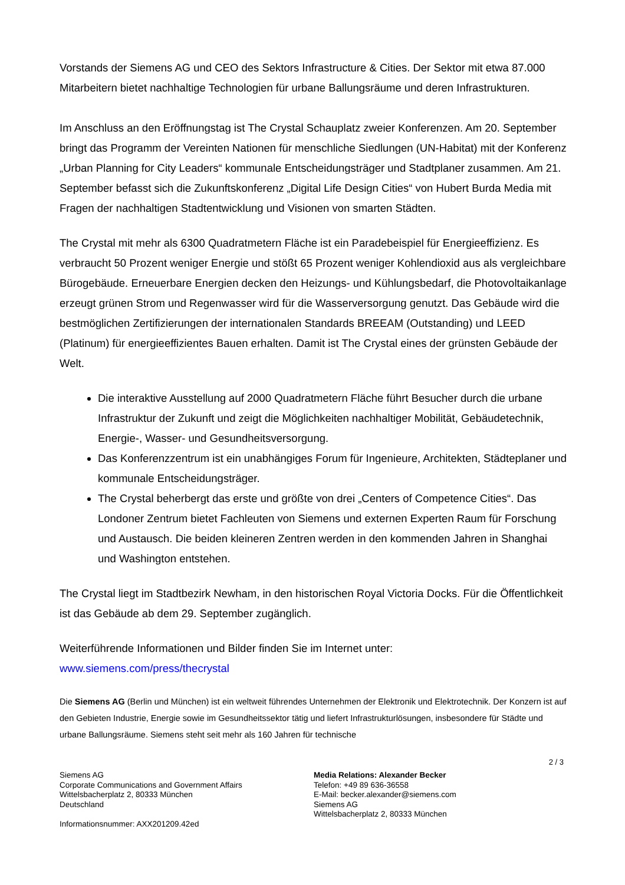Vorstands der Siemens AG und CEO des Sektors Infrastructure & Cities. Der Sektor mit etwa 87.000 Mitarbeitern bietet nachhaltige Technologien für urbane Ballungsräume und deren Infrastrukturen.
Im Anschluss an den Eröffnungstag ist The Crystal Schauplatz zweier Konferenzen. Am 20. September bringt das Programm der Vereinten Nationen für menschliche Siedlungen (UN-Habitat) mit der Konferenz „Urban Planning for City Leaders“ kommunale Entscheidungsträger und Stadtplaner zusammen. Am 21. September befasst sich die Zukunftskonferenz „Digital Life Design Cities“ von Hubert Burda Media mit Fragen der nachhaltigen Stadtentwicklung und Visionen von smarten Städten.
The Crystal mit mehr als 6300 Quadratmetern Fläche ist ein Paradebeispiel für Energieeffizienz. Es verbraucht 50 Prozent weniger Energie und stößt 65 Prozent weniger Kohlendioxid aus als vergleichbare Bürogebäude. Erneuerbare Energien decken den Heizungs- und Kühlungsbedarf, die Photovoltaikanlage erzeugt grünen Strom und Regenwasser wird für die Wasserversorgung genutzt. Das Gebäude wird die bestmöglichen Zertifizierungen der internationalen Standards BREEAM (Outstanding) und LEED (Platinum) für energieeffizientes Bauen erhalten. Damit ist The Crystal eines der grünsten Gebäude der Welt.
Die interaktive Ausstellung auf 2000 Quadratmetern Fläche führt Besucher durch die urbane Infrastruktur der Zukunft und zeigt die Möglichkeiten nachhaltiger Mobilität, Gebäudetechnik, Energie-, Wasser- und Gesundheitsversorgung.
Das Konferenzzentrum ist ein unabhängiges Forum für Ingenieure, Architekten, Städteplaner und kommunale Entscheidungsträger.
The Crystal beherbergt das erste und größte von drei „Centers of Competence Cities“. Das Londoner Zentrum bietet Fachleuten von Siemens und externen Experten Raum für Forschung und Austausch. Die beiden kleineren Zentren werden in den kommenden Jahren in Shanghai und Washington entstehen.
The Crystal liegt im Stadtbezirk Newham, in den historischen Royal Victoria Docks. Für die Öffentlichkeit ist das Gebäude ab dem 29. September zugänglich.
Weiterführende Informationen und Bilder finden Sie im Internet unter:
www.siemens.com/press/thecrystal
Die Siemens AG (Berlin und München) ist ein weltweit führendes Unternehmen der Elektronik und Elektrotechnik. Der Konzern ist auf den Gebieten Industrie, Energie sowie im Gesundheitssektor tätig und liefert Infrastrukturlösungen, insbesondere für Städte und urbane Ballungsräume. Siemens steht seit mehr als 160 Jahren für technische
2 / 3
Siemens AG
Corporate Communications and Government Affairs
Wittelsbacherplatz 2, 80333 München
Deutschland
Informationsnummer: AXX201209.42ed
Media Relations: Alexander Becker
Telefon: +49 89 636-36558
E-Mail: becker.alexander@siemens.com
Siemens AG
Wittelsbacherplatz 2, 80333 München